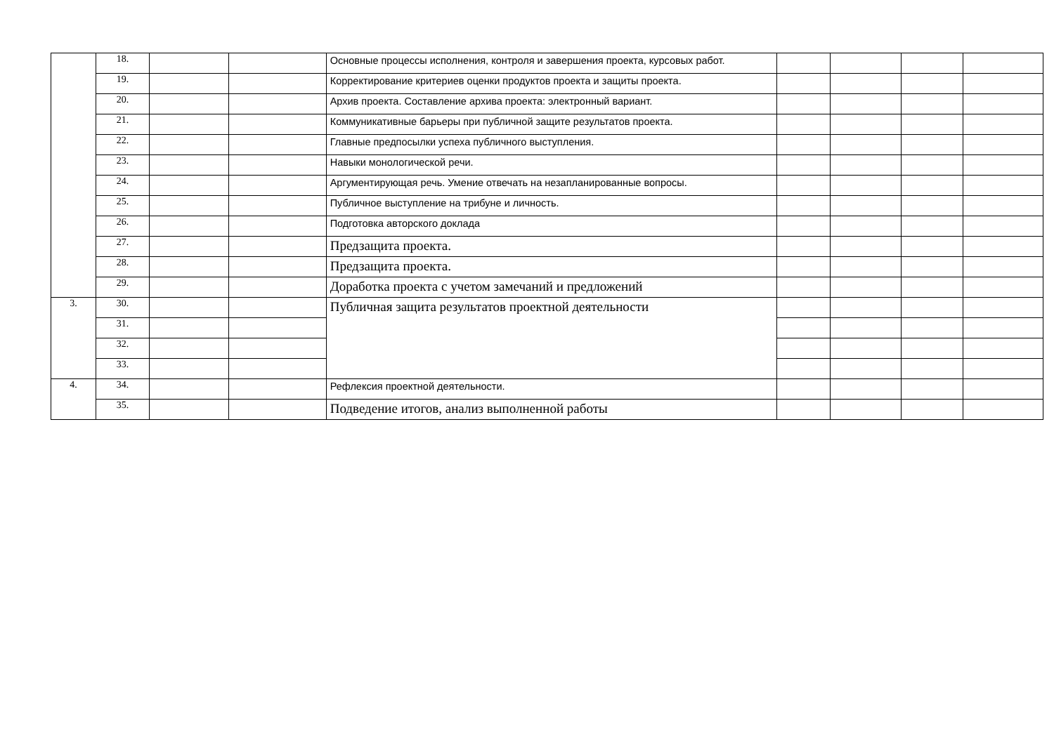| | 18. | | | Основные процессы исполнения, контроля и завершения проекта, курсовых работ. | | | | |
| | 19. | | | Корректирование критериев оценки продуктов проекта и защиты проекта. | | | | |
| | 20. | | | Архив проекта. Составление архива проекта: электронный вариант. | | | | |
| | 21. | | | Коммуникативные барьеры при публичной защите результатов проекта. | | | | |
| | 22. | | | Главные предпосылки успеха публичного выступления. | | | | |
| | 23. | | | Навыки монологической речи. | | | | |
| | 24. | | | Аргументирующая речь. Умение отвечать на незапланированные вопросы. | | | | |
| | 25. | | | Публичное выступление на трибуне и личность. | | | | |
| | 26. | | | Подготовка авторского доклада | | | | |
| | 27. | | | Предзащита проекта. | | | | |
| | 28. | | | Предзащита проекта. | | | | |
| | 29. | | | Доработка проекта с учетом замечаний и предложений | | | | |
| 3. | 30. | | | Публичная защита результатов проектной деятельности | | | | |
| | 31. | | | | | | | |
| | 32. | | | | | | | |
| | 33. | | | | | | | |
| 4. | 34. | | | Рефлексия проектной деятельности. | | | | |
| | 35. | | | Подведение итогов, анализ выполненной работы | | | | |